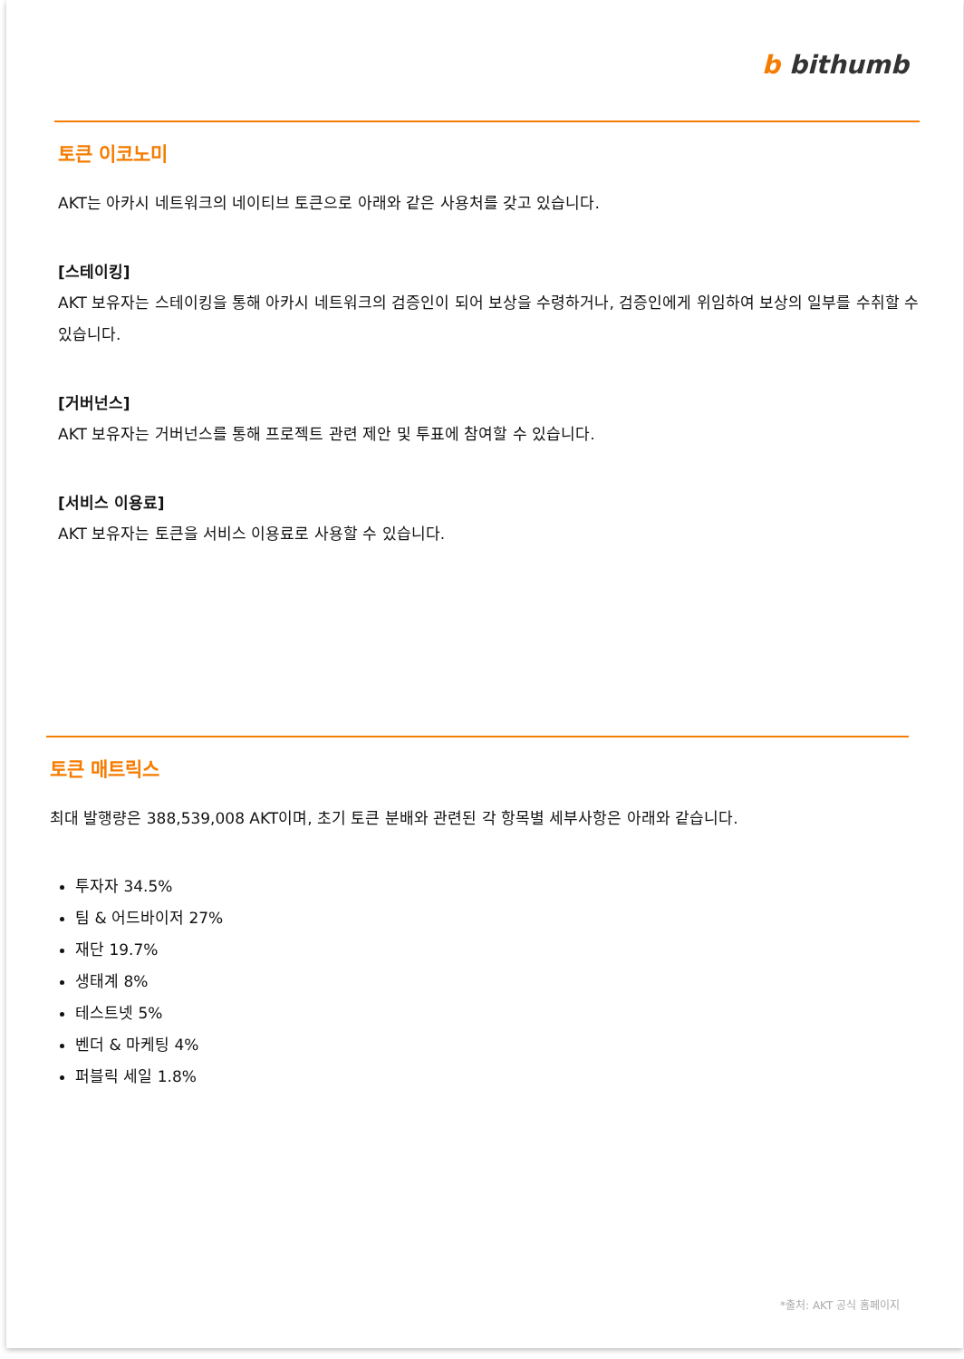b bithumb
토큰 이코노미
AKT는 아카시 네트워크의 네이티브 토큰으로 아래와 같은 사용처를 갖고 있습니다.
[스테이킹]
AKT 보유자는 스테이킹을 통해 아카시 네트워크의 검증인이 되어 보상을 수령하거나, 검증인에게 위임하여 보상의 일부를 수취할 수 있습니다.
[거버넌스]
AKT 보유자는 거버넌스를 통해 프로젝트 관련 제안 및 투표에 참여할 수 있습니다.
[서비스 이용료]
AKT 보유자는 토큰을 서비스 이용료로 사용할 수 있습니다.
토큰 매트릭스
최대 발행량은 388,539,008 AKT이며, 초기 토큰 분배와 관련된 각 항목별 세부사항은 아래와 같습니다.
투자자 34.5%
팀 & 어드바이저 27%
재단 19.7%
생태계 8%
테스트넷 5%
벤더 & 마케팅 4%
퍼블릭 세일 1.8%
*출처: AKT 공식 홈페이지